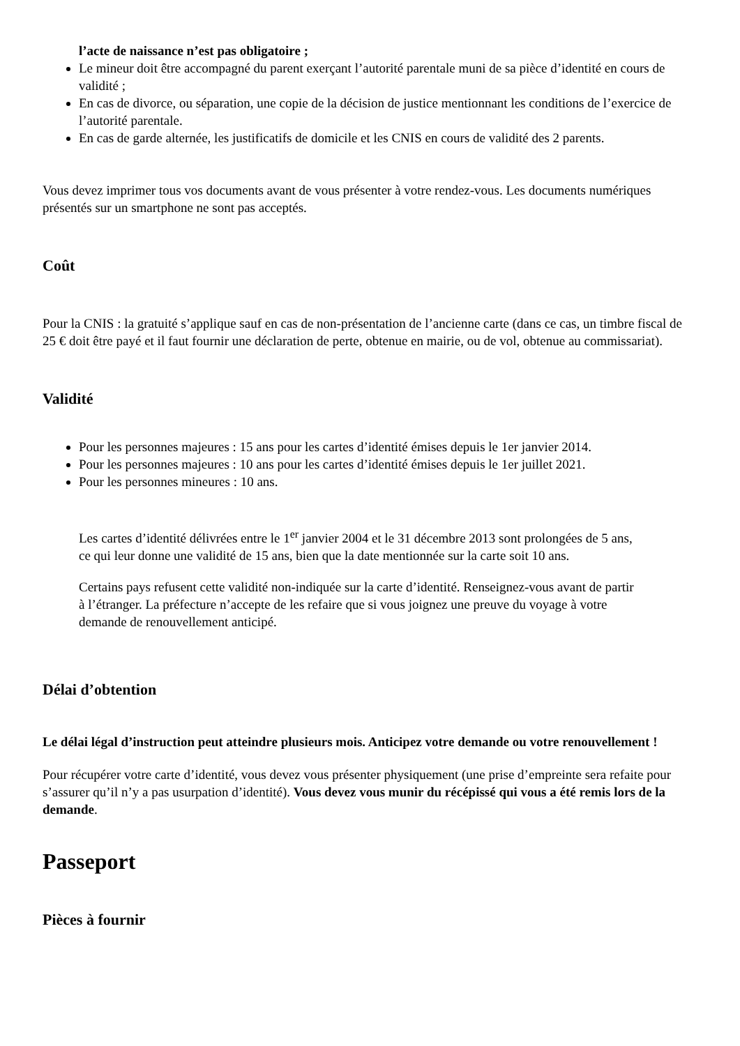l’acte de naissance n’est pas obligatoire ;
Le mineur doit être accompagné du parent exerçant l’autorité parentale muni de sa pièce d’identité en cours de validité ;
En cas de divorce, ou séparation, une copie de la décision de justice mentionnant les conditions de l’exercice de l’autorité parentale.
En cas de garde alternée, les justificatifs de domicile et les CNIS en cours de validité des 2 parents.
Vous devez imprimer tous vos documents avant de vous présenter à votre rendez-vous. Les documents numériques présentés sur un smartphone ne sont pas acceptés.
Coût
Pour la CNIS : la gratuité s’applique sauf en cas de non-présentation de l’ancienne carte (dans ce cas, un timbre fiscal de 25 € doit être payé et il faut fournir une déclaration de perte, obtenue en mairie, ou de vol, obtenue au commissariat).
Validité
Pour les personnes majeures : 15 ans pour les cartes d’identité émises depuis le 1er janvier 2014.
Pour les personnes majeures : 10 ans pour les cartes d’identité émises depuis le 1er juillet 2021.
Pour les personnes mineures : 10 ans.
Les cartes d’identité délivrées entre le 1<sup>er</sup> janvier 2004 et le 31 décembre 2013 sont prolongées de 5 ans, ce qui leur donne une validité de 15 ans, bien que la date mentionnée sur la carte soit 10 ans.
Certains pays refusent cette validité non-indiquée sur la carte d’identité. Renseignez-vous avant de partir à l’étranger. La préfecture n’accepte de les refaire que si vous joignez une preuve du voyage à votre demande de renouvellement anticipé.
Délai d’obtention
Le délai légal d’instruction peut atteindre plusieurs mois. Anticipez votre demande ou votre renouvellement !
Pour récupérer votre carte d’identité, vous devez vous présenter physiquement (une prise d’empreinte sera refaite pour s’assurer qu’il n’y a pas usurpation d’identité). Vous devez vous munir du récépissé qui vous a été remis lors de la demande.
Passeport
Pièces à fournir